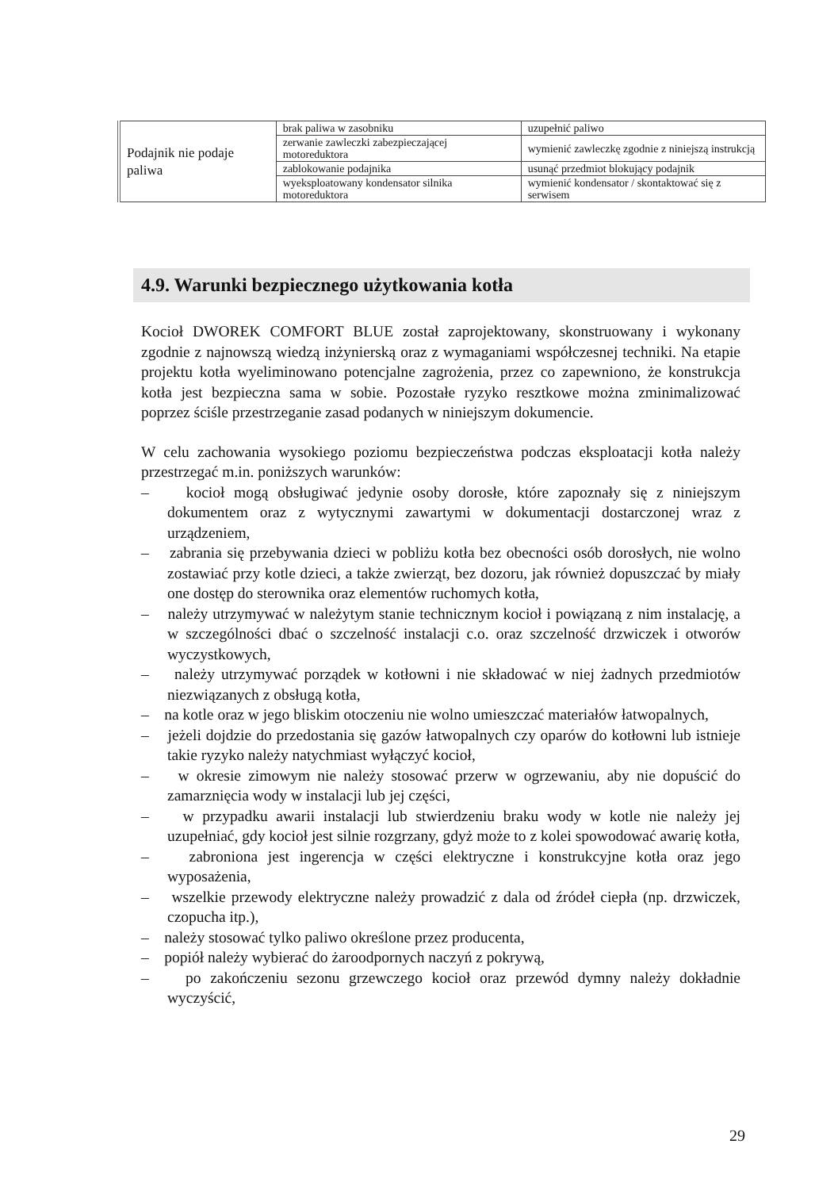| Podajnik nie podaje paliwa | brak paliwa w zasobniku | uzupełnić paliwo |
| | zerwanie zawleczki zabezpieczającej motoreduktora | wymienić zawleczkę zgodnie z niniejszą instrukcją |
| | zablokowanie podajnika | usunąć przedmiot blokujący podajnik |
| | wyeksploatowany kondensator silnika motoreduktora | wymienić kondensator / skontaktować się z serwisem |
4.9. Warunki bezpiecznego użytkowania kotła
Kocioł DWOREK COMFORT BLUE został zaprojektowany, skonstruowany i wykonany zgodnie z najnowszą wiedzą inżynierską oraz z wymaganiami współczesnej techniki. Na etapie projektu kotła wyeliminowano potencjalne zagrożenia, przez co zapewniono, że konstrukcja kotła jest bezpieczna sama w sobie. Pozostałe ryzyko resztkowe można zminimalizować poprzez ściśle przestrzeganie zasad podanych w niniejszym dokumencie.
W celu zachowania wysokiego poziomu bezpieczeństwa podczas eksploatacji kotła należy przestrzegać m.in. poniższych warunków:
– kocioł mogą obsługiwać jedynie osoby dorosłe, które zapoznały się z niniejszym dokumentem oraz z wytycznymi zawartymi w dokumentacji dostarczonej wraz z urządzeniem,
– zabrania się przebywania dzieci w pobliżu kotła bez obecności osób dorosłych, nie wolno zostawiać przy kotle dzieci, a także zwierząt, bez dozoru, jak również dopuszczać by miały one dostęp do sterownika oraz elementów ruchomych kotła,
– należy utrzymywać w należytym stanie technicznym kocioł i powiązaną z nim instalację, a w szczególności dbać o szczelność instalacji c.o. oraz szczelność drzwiczek i otworów wyczystkowych,
– należy utrzymywać porządek w kotłowni i nie składować w niej żadnych przedmiotów niezwiązanych z obsługą kotła,
– na kotle oraz w jego bliskim otoczeniu nie wolno umieszczać materiałów łatwopalnych,
– jeżeli dojdzie do przedostania się gazów łatwopalnych czy oparów do kotłowni lub istnieje takie ryzyko należy natychmiast wyłączyć kocioł,
– w okresie zimowym nie należy stosować przerw w ogrzewaniu, aby nie dopuścić do zamarznięcia wody w instalacji lub jej części,
– w przypadku awarii instalacji lub stwierdzeniu braku wody w kotle nie należy jej uzupełniać, gdy kocioł jest silnie rozgrzany, gdyż może to z kolei spowodować awarię kotła,
– zabroniona jest ingerencja w części elektryczne i konstrukcyjne kotła oraz jego wyposażenia,
– wszelkie przewody elektryczne należy prowadzić z dala od źródeł ciepła (np. drzwiczek, czopucha itp.),
– należy stosować tylko paliwo określone przez producenta,
– popiół należy wybierać do żaroodpornych naczyń z pokrywą,
– po zakończeniu sezonu grzewczego kocioł oraz przewód dymny należy dokładnie wyczyścić,
29